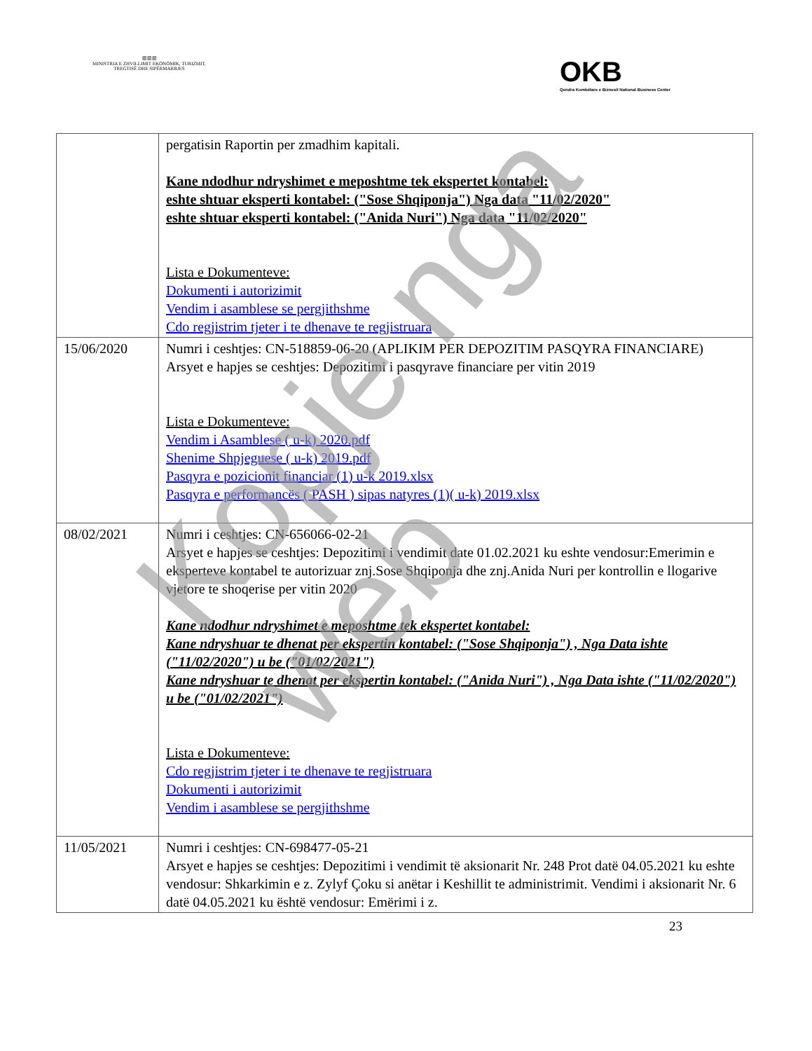▥▥▥
MINISTRIA E ZHVILLIMIT EKONOMIK, TURIZMIT, TREGTISË DHE SIPËRMARRJES
OKB
Qendra Kombëtare e Biznesit National Business Center
| | pergatisin Raportin per zmadhim kapitali. Kane ndodhur ndryshimet e meposhtme tek ekspertet kontabel: eshte shtuar eksperti kontabel: ("Sose Shqiponja") Nga data "11/02/2020" eshte shtuar eksperti kontabel: ("Anida Nuri") Nga data "11/02/2020" Lista e Dokumenteve: Dokumenti i autorizimit Vendim i asamblese se pergjithshme Cdo regjistrim tjeter i te dhenave te regjistruara |
| 15/06/2020 | Numri i ceshtjes: CN-518859-06-20 (APLIKIM PER DEPOZITIM PASQYRA FINANCIARE) Arsyet e hapjes se ceshtjes: Depozitimi i pasqyrave financiare per vitin 2019 Lista e Dokumenteve: Vendim i Asamblese ( u-k) 2020.pdf Shenime Shpjeguese ( u-k) 2019.pdf Pasqyra e pozicionit financiar (1) u-k 2019.xlsx Pasqyra e performancës ( PASH ) sipas natyres (1)( u-k) 2019.xlsx |
| 08/02/2021 | Numri i ceshtjes: CN-656066-02-21 Arsyet e hapjes se ceshtjes: Depozitimi i vendimit date 01.02.2021 ku eshte vendosur:Emerimin e eksperteve kontabel te autorizuar znj.Sose Shqiponja dhe znj.Anida Nuri per kontrollin e llogarive vjetore te shoqerise per vitin 2020 Kane ndodhur ndryshimet e meposhtme tek ekspertet kontabel: Kane ndryshuar te dhenat per ekspertin kontabel: ("Sose Shqiponja") , Nga Data ishte ("11/02/2020") u be ("01/02/2021") Kane ndryshuar te dhenat per ekspertin kontabel: ("Anida Nuri") , Nga Data ishte ("11/02/2020") u be ("01/02/2021") Lista e Dokumenteve: Cdo regjistrim tjeter i te dhenave te regjistruara Dokumenti i autorizimit Vendim i asamblese se pergjithshme |
| 11/05/2021 | Numri i ceshtjes: CN-698477-05-21 Arsyet e hapjes se ceshtjes: Depozitimi i vendimit të aksionarit Nr. 248 Prot datë 04.05.2021 ku eshte vendosur: Shkarkimin e z. Zylyf Çoku si anëtar i Keshillit te administrimit. Vendimi i aksionarit Nr. 6 datë 04.05.2021 ku është vendosur: Emërimi i z. |
23
Kopje nga web